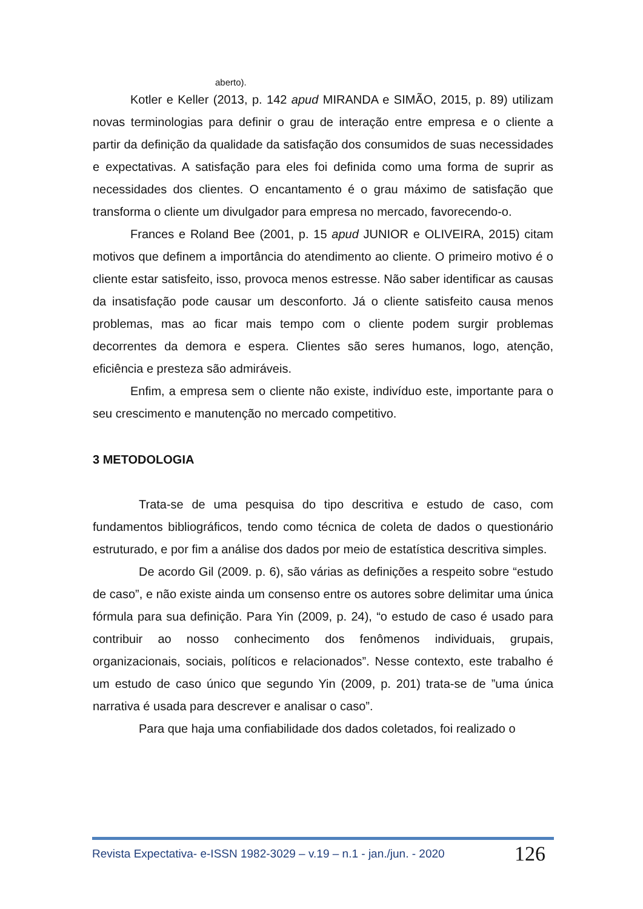aberto).
Kotler e Keller (2013, p. 142 apud MIRANDA e SIMÃO, 2015, p. 89) utilizam novas terminologias para definir o grau de interação entre empresa e o cliente a partir da definição da qualidade da satisfação dos consumidos de suas necessidades e expectativas. A satisfação para eles foi definida como uma forma de suprir as necessidades dos clientes. O encantamento é o grau máximo de satisfação que transforma o cliente um divulgador para empresa no mercado, favorecendo-o.
Frances e Roland Bee (2001, p. 15 apud JUNIOR e OLIVEIRA, 2015) citam motivos que definem a importância do atendimento ao cliente. O primeiro motivo é o cliente estar satisfeito, isso, provoca menos estresse. Não saber identificar as causas da insatisfação pode causar um desconforto. Já o cliente satisfeito causa menos problemas, mas ao ficar mais tempo com o cliente podem surgir problemas decorrentes da demora e espera. Clientes são seres humanos, logo, atenção, eficiência e presteza são admiráveis.
Enfim, a empresa sem o cliente não existe, indivíduo este, importante para o seu crescimento e manutenção no mercado competitivo.
3 METODOLOGIA
Trata-se de uma pesquisa do tipo descritiva e estudo de caso, com fundamentos bibliográficos, tendo como técnica de coleta de dados o questionário estruturado, e por fim a análise dos dados por meio de estatística descritiva simples.
De acordo Gil (2009. p. 6), são várias as definições a respeito sobre “estudo de caso”, e não existe ainda um consenso entre os autores sobre delimitar uma única fórmula para sua definição. Para Yin (2009, p. 24), “o estudo de caso é usado para contribuir ao nosso conhecimento dos fenômenos individuais, grupais, organizacionais, sociais, políticos e relacionados”. Nesse contexto, este trabalho é um estudo de caso único que segundo Yin (2009, p. 201) trata-se de ”uma única narrativa é usada para descrever e analisar o caso”.
Para que haja uma confiabilidade dos dados coletados, foi realizado o
Revista Expectativa- e-ISSN 1982-3029 – v.19 – n.1 - jan./jun. - 2020 126